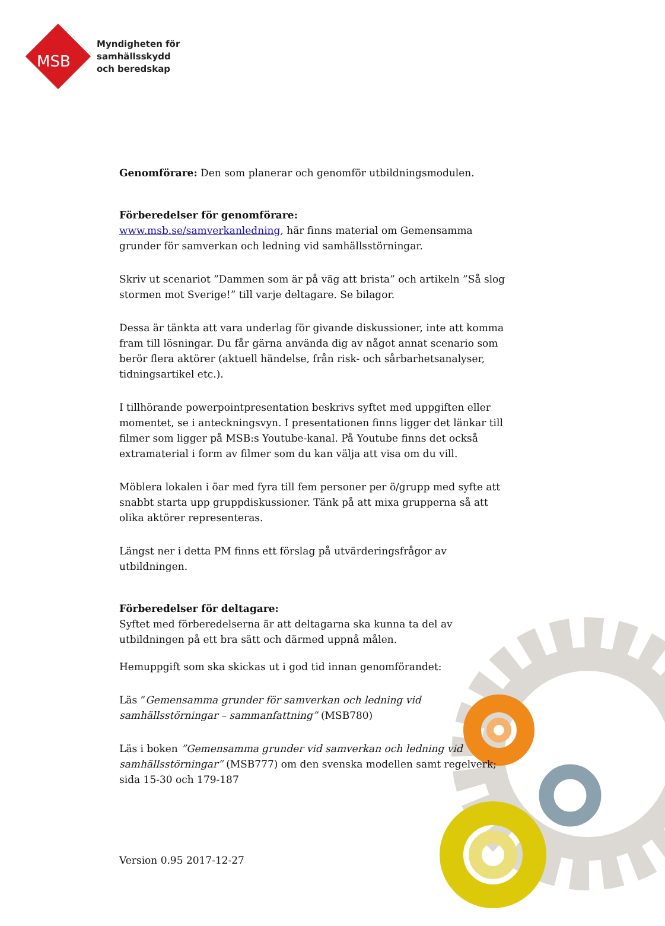Myndigheten för
samhällsskydd
och beredskap
MSB
Genomförare: Den som planerar och genomför utbildningsmodulen.
Förberedelser för genomförare:
www.msb.se/samverkanledning, här finns material om Gemensamma grunder för samverkan och ledning vid samhällsstörningar.
Skriv ut scenariot ”Dammen som är på väg att brista” och artikeln ”Så slog stormen mot Sverige!” till varje deltagare. Se bilagor.
Dessa är tänkta att vara underlag för givande diskussioner, inte att komma fram till lösningar. Du får gärna använda dig av något annat scenario som berör flera aktörer (aktuell händelse, från risk- och sårbarhetsanalyser, tidningsartikel etc.).
I tillhörande powerpointpresentation beskrivs syftet med uppgiften eller momentet, se i anteckningsvyn. I presentationen finns ligger det länkar till filmer som ligger på MSB:s Youtube-kanal. På Youtube finns det också extramaterial i form av filmer som du kan välja att visa om du vill.
Möblera lokalen i öar med fyra till fem personer per ö/grupp med syfte att snabbt starta upp gruppdiskussioner. Tänk på att mixa grupperna så att olika aktörer representeras.
Längst ner i detta PM finns ett förslag på utvärderingsfrågor av utbildningen.
Förberedelser för deltagare:
Syftet med förberedelserna är att deltagarna ska kunna ta del av utbildningen på ett bra sätt och därmed uppnå målen.
Hemuppgift som ska skickas ut i god tid innan genomförandet:
Läs ”Gemensamma grunder för samverkan och ledning vid samhällsstörningar – sammanfattning” (MSB780)
Läs i boken ”Gemensamma grunder vid samverkan och ledning vid samhällsstörningar” (MSB777) om den svenska modellen samt regelverk; sida 15-30 och 179-187
Version 0.95 2017-12-27